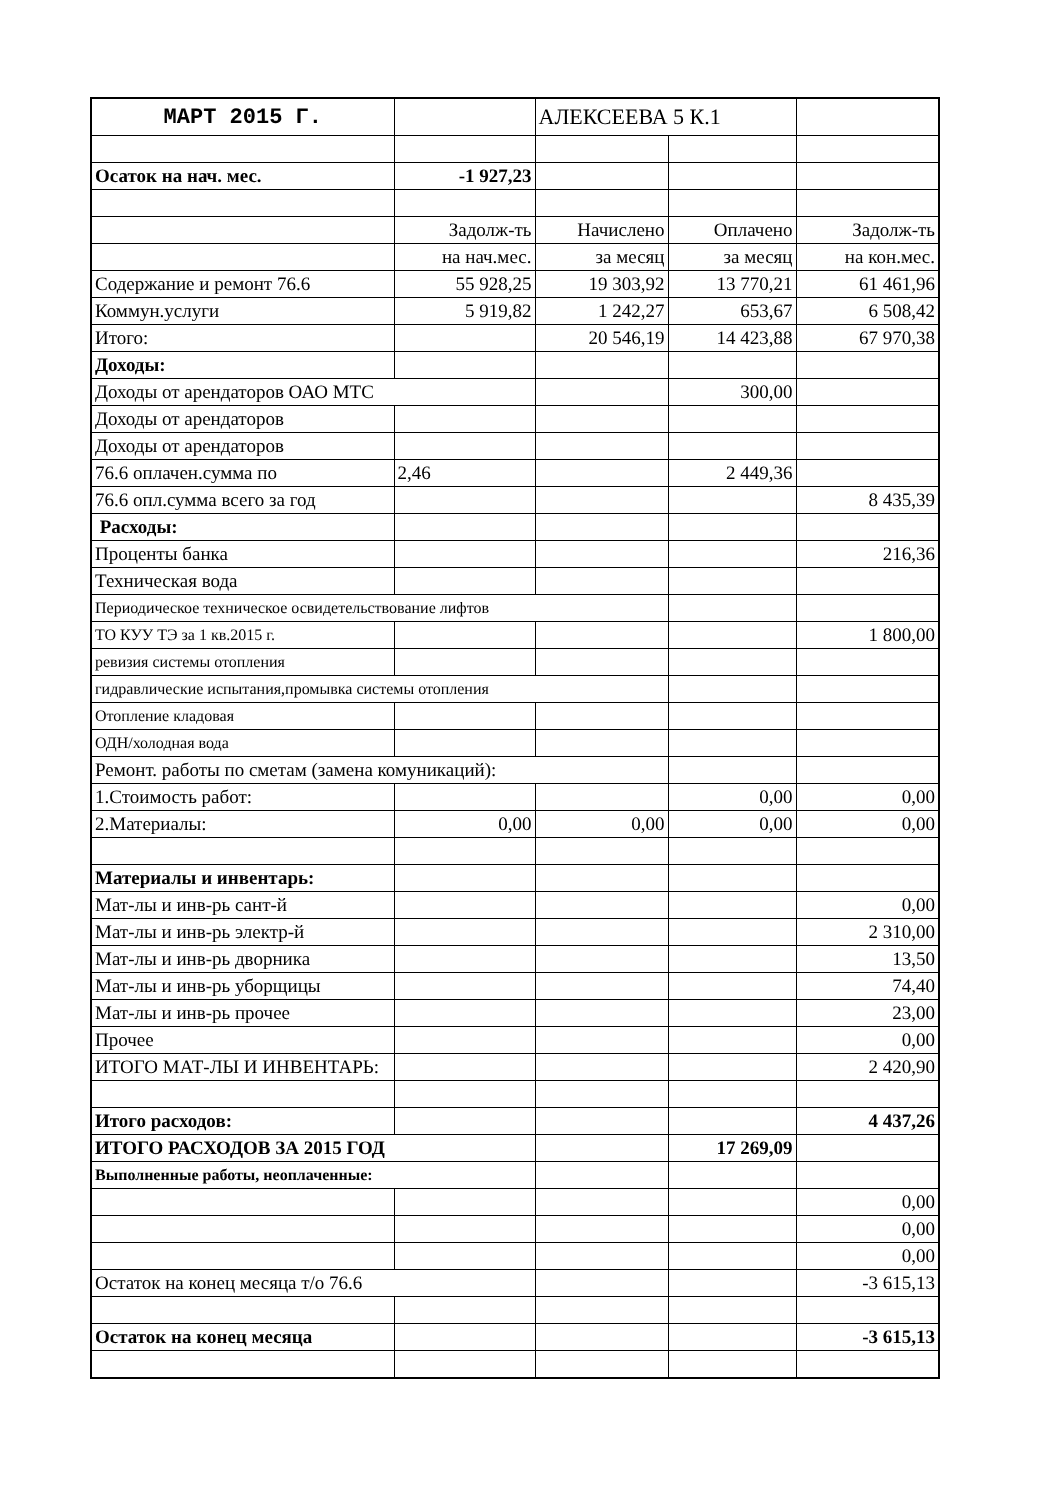| МАРТ 2015 Г. | | АЛЕКСЕЕВА 5 К.1 | | |
| Осаток на нач. мес. | -1 927,23 | | | |
| | Задолж-ть | Начислено | Оплачено | Задолж-ть |
| | на нач.мес. | за месяц | за месяц | на кон.мес. |
| Содержание и ремонт 76.6 | 55 928,25 | 19 303,92 | 13 770,21 | 61 461,96 |
| Коммун.услуги | 5 919,82 | 1 242,27 | 653,67 | 6 508,42 |
| Итого: | | 20 546,19 | 14 423,88 | 67 970,38 |
| Доходы: | | | | |
| Доходы от арендаторов ОАО МТС | | | 300,00 | |
| Доходы от арендаторов | | | | |
| Доходы от арендаторов | | | | |
| 76.6 оплачен.сумма по | 2,46 | | 2 449,36 | |
| 76.6 опл.сумма всего за год | | | | 8 435,39 |
| Расходы: | | | | |
| Проценты банка | | | | 216,36 |
| Техническая вода | | | | |
| Периодическое техническое освидетельствование лифтов | | | | |
| ТО КУУ ТЭ за 1 кв.2015 г. | | | | 1 800,00 |
| ревизия системы отопления | | | | |
| гидравлические испытания,промывка системы отопления | | | | |
| Отопление кладовая | | | | |
| ОДН/холодная вода | | | | |
| Ремонт. работы по сметам (замена комуникаций): | | | | |
| 1.Стоимость работ: | | | 0,00 | 0,00 |
| 2.Материалы: | 0,00 | 0,00 | 0,00 | 0,00 |
| Материалы и инвентарь: | | | | |
| Мат-лы и инв-рь сант-й | | | | 0,00 |
| Мат-лы и инв-рь электр-й | | | | 2 310,00 |
| Мат-лы и инв-рь дворника | | | | 13,50 |
| Мат-лы и инв-рь уборщицы | | | | 74,40 |
| Мат-лы и инв-рь прочее | | | | 23,00 |
| Прочее | | | | 0,00 |
| ИТОГО МАТ-ЛЫ И ИНВЕНТАРЬ: | | | | 2 420,90 |
| Итого расходов: | | | | 4 437,26 |
| ИТОГО РАСХОДОВ ЗА 2015 ГОД | | | 17 269,09 | |
| Выполненные работы, неоплаченные: | | | | |
| | | | | 0,00 |
| | | | | 0,00 |
| | | | | 0,00 |
| Остаток на конец месяца т/о 76.6 | | | | -3 615,13 |
| Остаток на конец месяца | | | | -3 615,13 |